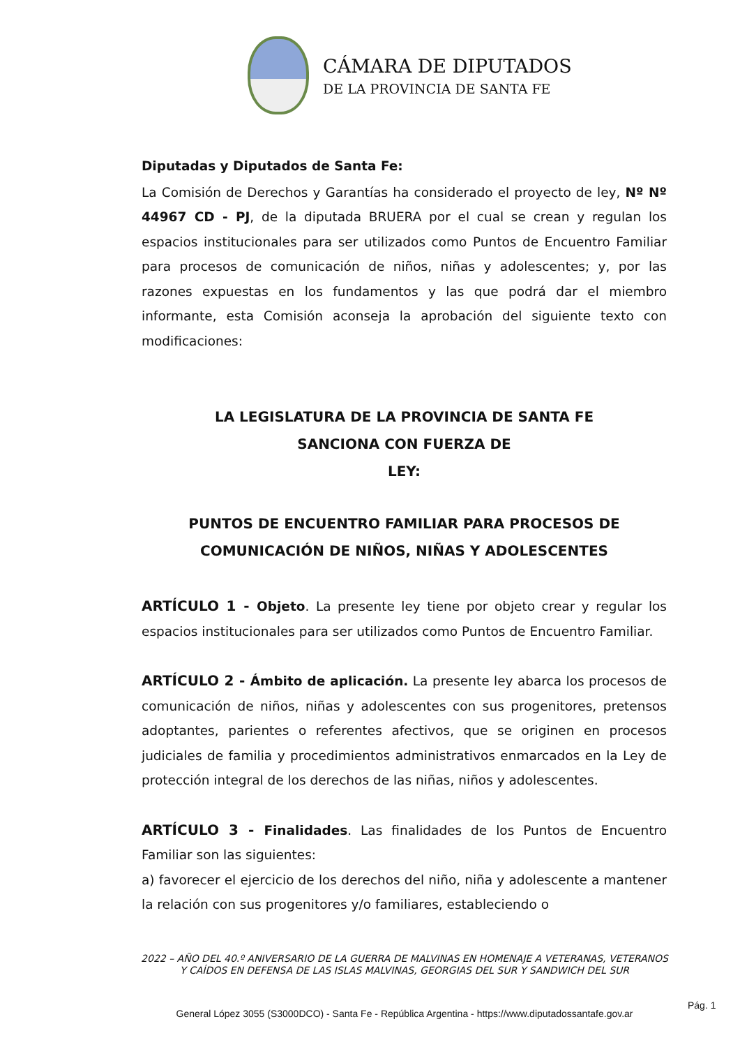CÁMARA DE DIPUTADOS
DE LA PROVINCIA DE SANTA FE
Diputadas y Diputados de Santa Fe:
La Comisión de Derechos y Garantías ha considerado el proyecto de ley, Nº Nº 44967 CD - PJ, de la diputada BRUERA por el cual se crean y regulan los espacios institucionales para ser utilizados como Puntos de Encuentro Familiar para procesos de comunicación de niños, niñas y adolescentes; y, por las razones expuestas en los fundamentos y las que podrá dar el miembro informante, esta Comisión aconseja la aprobación del siguiente texto con modificaciones:
LA LEGISLATURA DE LA PROVINCIA DE SANTA FE
SANCIONA CON FUERZA DE
LEY:
PUNTOS DE ENCUENTRO FAMILIAR PARA PROCESOS DE COMUNICACIÓN DE NIÑOS, NIÑAS Y ADOLESCENTES
ARTÍCULO 1 - Objeto. La presente ley tiene por objeto crear y regular los espacios institucionales para ser utilizados como Puntos de Encuentro Familiar.
ARTÍCULO 2 - Ámbito de aplicación. La presente ley abarca los procesos de comunicación de niños, niñas y adolescentes con sus progenitores, pretensos adoptantes, parientes o referentes afectivos, que se originen en procesos judiciales de familia y procedimientos administrativos enmarcados en la Ley de protección integral de los derechos de las niñas, niños y adolescentes.
ARTÍCULO 3 - Finalidades. Las finalidades de los Puntos de Encuentro Familiar son las siguientes:
a) favorecer el ejercicio de los derechos del niño, niña y adolescente a mantener la relación con sus progenitores y/o familiares, estableciendo o
2022 – AÑO DEL 40.º ANIVERSARIO DE LA GUERRA DE MALVINAS EN HOMENAJE A VETERANAS, VETERANOS Y CAÍDOS EN DEFENSA DE LAS ISLAS MALVINAS, GEORGIAS DEL SUR Y SANDWICH DEL SUR
General López 3055 (S3000DCO) - Santa Fe - República Argentina - https://www.diputadossantafe.gov.ar
Pág. 1